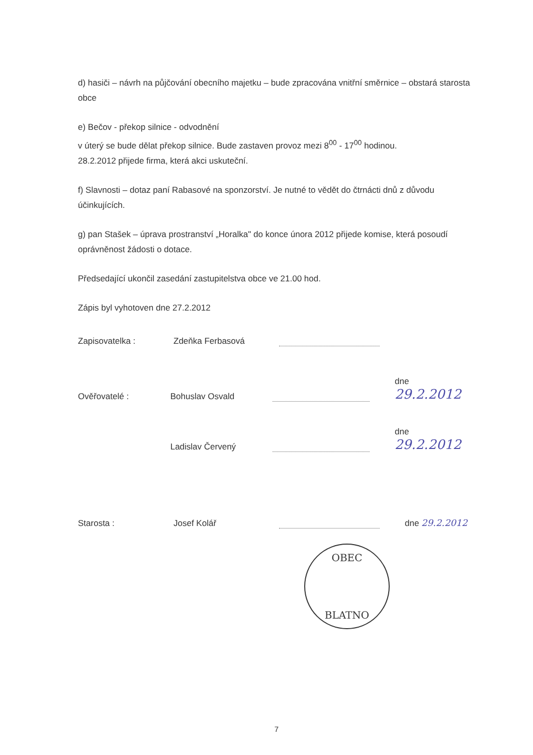d) hasiči – návrh na půjčování obecního majetku – bude zpracována vnitřní směrnice – obstará starosta obce
e) Bečov - překop silnice - odvodnění
v úterý se bude dělat překop silnice. Bude zastaven provoz mezi 8<sup>00</sup> - 17<sup>00</sup> hodinou.
28.2.2012 přijede firma, která akci uskuteční.
f) Slavnosti – dotaz paní Rabasové na sponzorství. Je nutné to vědět do čtrnácti dnů z důvodu účinkujících.
g) pan Stašek – úprava prostranství „Horalka" do konce února 2012 přijede komise, která posoudí oprávněnost žádosti o dotace.
Předsedající ukončil zasedání zastupitelstva obce ve 21.00 hod.
Zápis byl vyhotoven dne 27.2.2012
Zapisovatelka :
Zdeňka Ferbasová
Ověřovatelé :
Bohuslav Osvald
dne 29.2.2012
Ladislav Červený
dne 29.2.2012
Starosta :
Josef Kolář
dne 29.2.2012
OBEC
BLATNO
7